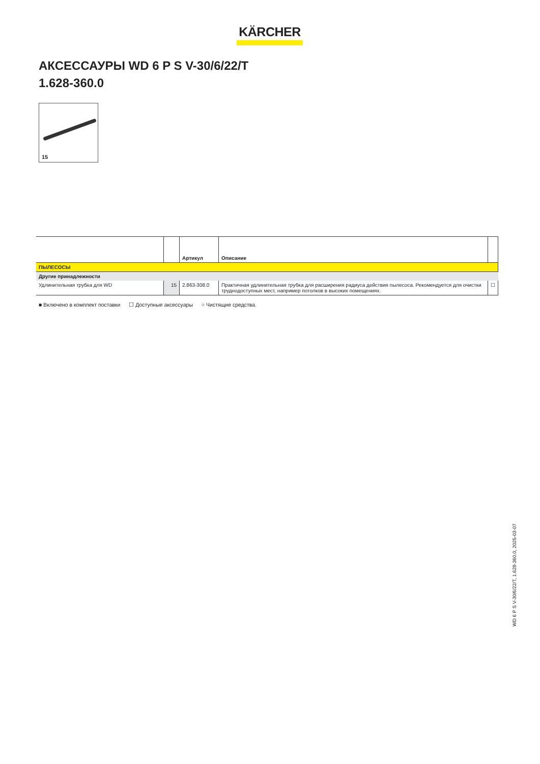KÄRCHER
АКСЕССАУРЫ WD 6 P S V-30/6/22/T
1.628-360.0
15
| | | Артикул | Описание | |
| --- | --- | --- | --- | --- |
| ПЫЛЕСОСЫ | | | | |
| Другие принадлежности | | | | |
| Удлинительная трубка для WD | 15 | 2.863-308.0 | Практичная удлинительная трубка для расширения радиуса действия пылесоса. Рекомендуется для очистки труднодоступных мест, например потолков в высоких помещениях. | ☐ |
■ Включено в комплект поставки ☐ Доступные аксессуары ○ Чистящие средства.
WD 6 P S V-30/6/22/T, 1.628-360.0, 2025-03-07